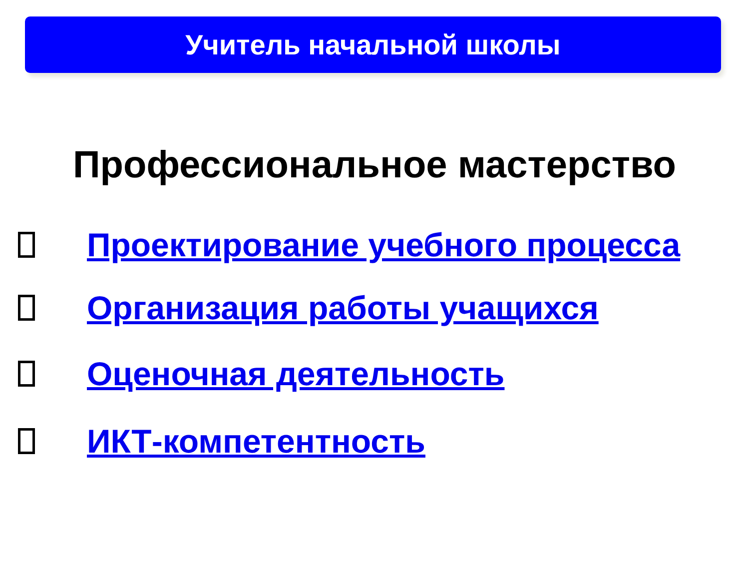Учитель начальной школы
Профессиональное мастерство
Проектирование учебного процесса
Организация работы учащихся
Оценочная деятельность
ИКТ-компетентность